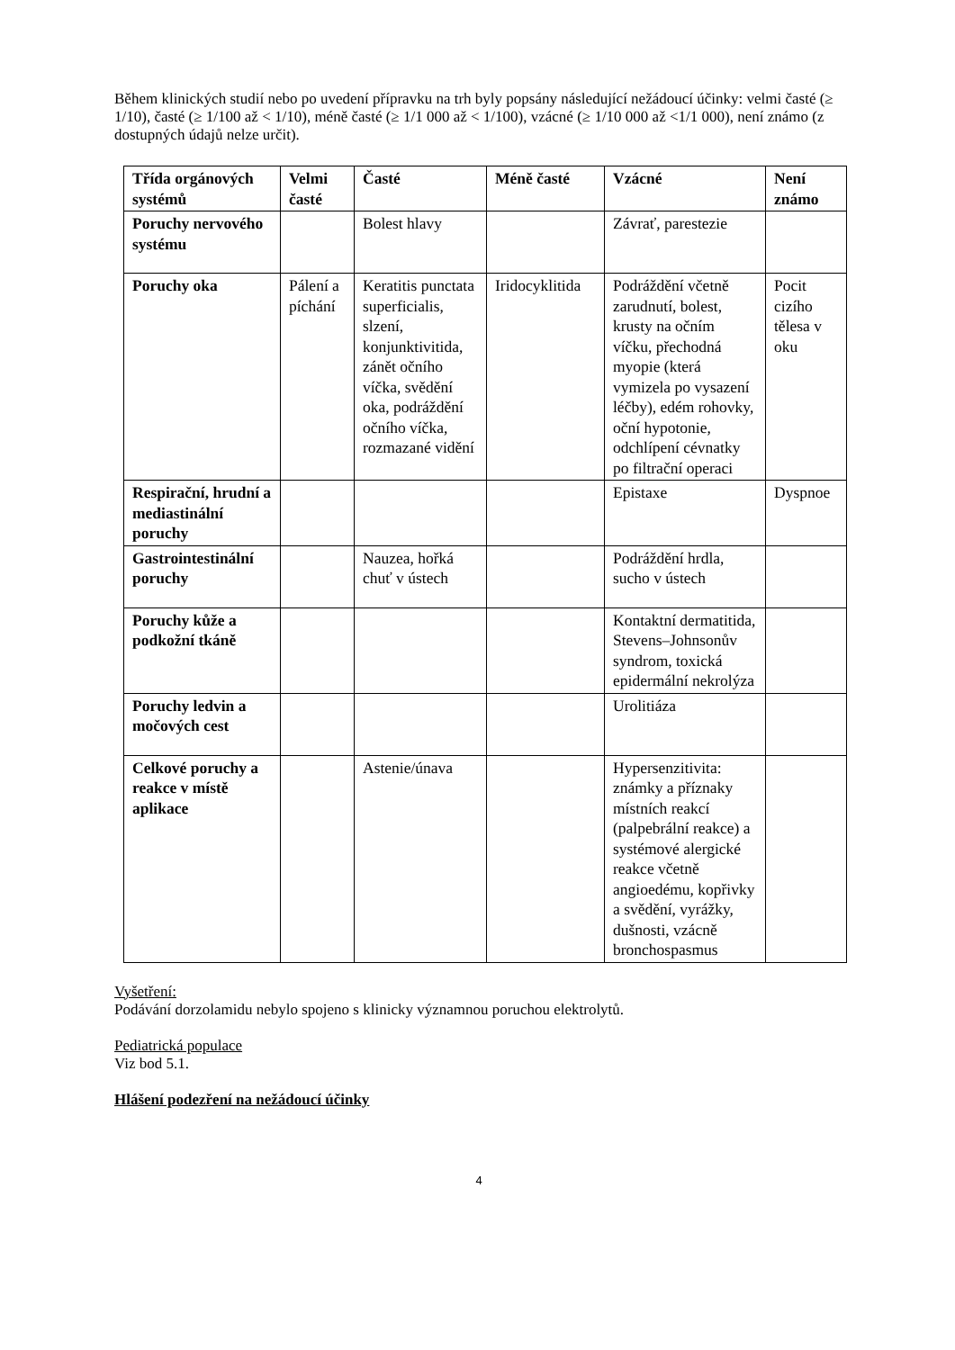Během klinických studií nebo po uvedení přípravku na trh byly popsány následující nežádoucí účinky: velmi časté (≥ 1/10), časté (≥ 1/100 až < 1/10), méně časté (≥ 1/1 000 až < 1/100), vzácné (≥ 1/10 000 až <1/1 000), není známo (z dostupných údajů nelze určit).
| Třída orgánových systémů | Velmi časté | Časté | Méně časté | Vzácné | Není známo |
| --- | --- | --- | --- | --- | --- |
| Poruchy nervového systému | | Bolest hlavy | | Závrať, parestezie | |
| Poruchy oka | Pálení a píchání | Keratitis punctata superficialis, slzení, konjunktivitida, zánět očního víčka, svědění oka, podráždění očního víčka, rozmazané vidění | Iridocyklitida | Podráždění včetně zarudnutí, bolest, krusty na očním víčku, přechodná myopie (která vymizela po vysazení léčby), edém rohovky, oční hypotonie, odchlípení cévnatky po filtrační operaci | Pocit cizího tělesa v oku |
| Respirační, hrudní a mediastinální poruchy | | | | Epistaxe | Dyspnoe |
| Gastrointestinální poruchy | | Nauzea, hořká chuť v ústech | | Podráždění hrdla, sucho v ústech | |
| Poruchy kůže a podkožní tkáně | | | | Kontaktní dermatitida, Stevens–Johnsonův syndrom, toxická epidermální nekrolýza | |
| Poruchy ledvin a močových cest | | | | Urolitiáza | |
| Celkové poruchy a reakce v místě aplikace | | Astenie/únava | | Hypersenzitivita: známky a příznaky místních reakcí (palpebrální reakce) a systémové alergické reakce včetně angioedému, kopřivky a svědění, vyrážky, dušnosti, vzácně bronchospasmus | |
Vyšetření:
Podávání dorzolamidu nebylo spojeno s klinicky významnou poruchou elektrolytů.
Pediatrická populace
Viz bod 5.1.
Hlášení podezření na nežádoucí účinky
4